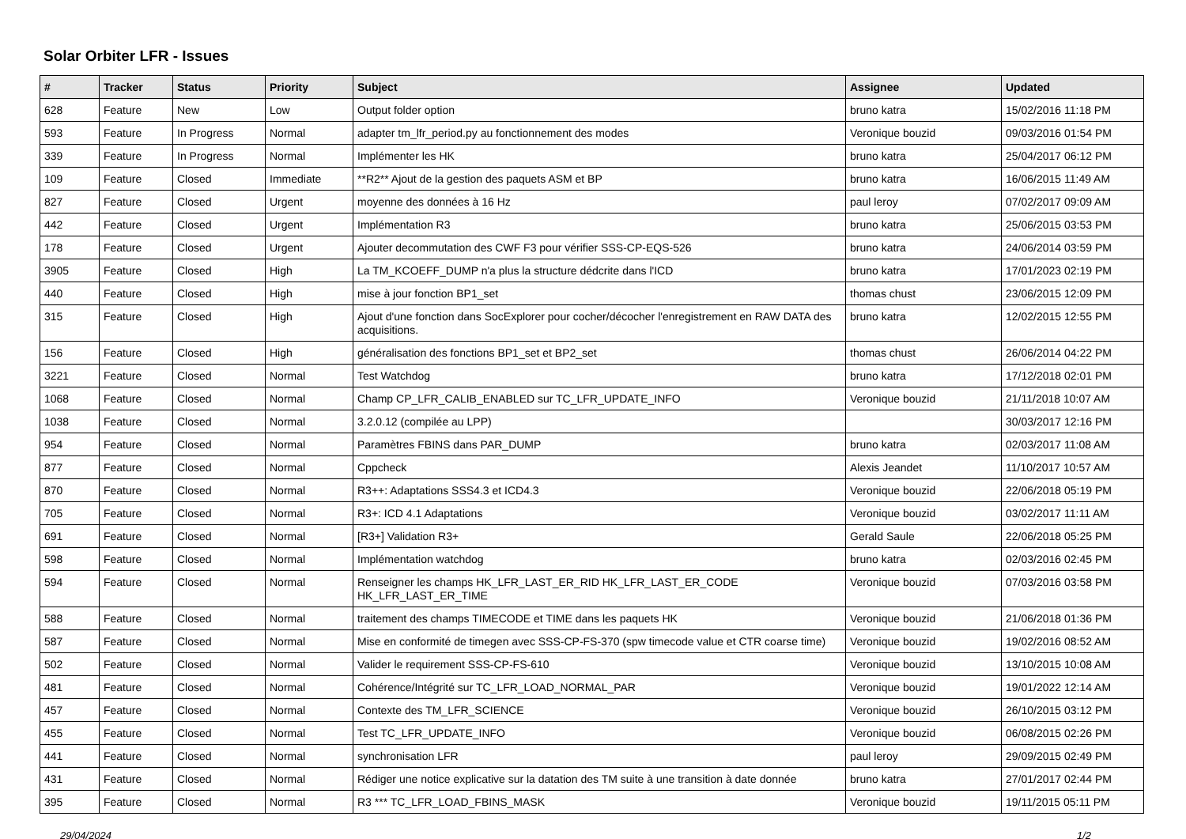Solar Orbiter LFR - Issues
| # | Tracker | Status | Priority | Subject | Assignee | Updated |
| --- | --- | --- | --- | --- | --- | --- |
| 628 | Feature | New | Low | Output folder option | bruno katra | 15/02/2016 11:18 PM |
| 593 | Feature | In Progress | Normal | adapter tm_lfr_period.py au fonctionnement des modes | Veronique bouzid | 09/03/2016 01:54 PM |
| 339 | Feature | In Progress | Normal | Implémenter les HK | bruno katra | 25/04/2017 06:12 PM |
| 109 | Feature | Closed | Immediate | **R2** Ajout de la gestion des paquets ASM et BP | bruno katra | 16/06/2015 11:49 AM |
| 827 | Feature | Closed | Urgent | moyenne des données à 16 Hz | paul leroy | 07/02/2017 09:09 AM |
| 442 | Feature | Closed | Urgent | Implémentation R3 | bruno katra | 25/06/2015 03:53 PM |
| 178 | Feature | Closed | Urgent | Ajouter decommutation des CWF F3 pour vérifier SSS-CP-EQS-526 | bruno katra | 24/06/2014 03:59 PM |
| 3905 | Feature | Closed | High | La TM_KCOEFF_DUMP n'a plus la structure dédcrite dans l'ICD | bruno katra | 17/01/2023 02:19 PM |
| 440 | Feature | Closed | High | mise à jour fonction BP1_set | thomas chust | 23/06/2015 12:09 PM |
| 315 | Feature | Closed | High | Ajout d'une fonction dans SocExplorer pour cocher/décocher l'enregistrement en RAW DATA des acquisitions. | bruno katra | 12/02/2015 12:55 PM |
| 156 | Feature | Closed | High | généralisation des fonctions BP1_set et BP2_set | thomas chust | 26/06/2014 04:22 PM |
| 3221 | Feature | Closed | Normal | Test Watchdog | bruno katra | 17/12/2018 02:01 PM |
| 1068 | Feature | Closed | Normal | Champ CP_LFR_CALIB_ENABLED sur TC_LFR_UPDATE_INFO | Veronique bouzid | 21/11/2018 10:07 AM |
| 1038 | Feature | Closed | Normal | 3.2.0.12 (compilée au LPP) | | 30/03/2017 12:16 PM |
| 954 | Feature | Closed | Normal | Paramètres FBINS dans PAR_DUMP | bruno katra | 02/03/2017 11:08 AM |
| 877 | Feature | Closed | Normal | Cppcheck | Alexis Jeandet | 11/10/2017 10:57 AM |
| 870 | Feature | Closed | Normal | R3++: Adaptations SSS4.3 et ICD4.3 | Veronique bouzid | 22/06/2018 05:19 PM |
| 705 | Feature | Closed | Normal | R3+: ICD 4.1 Adaptations | Veronique bouzid | 03/02/2017 11:11 AM |
| 691 | Feature | Closed | Normal | [R3+] Validation R3+ | Gerald Saule | 22/06/2018 05:25 PM |
| 598 | Feature | Closed | Normal | Implémentation watchdog | bruno katra | 02/03/2016 02:45 PM |
| 594 | Feature | Closed | Normal | Renseigner les champs HK_LFR_LAST_ER_RID HK_LFR_LAST_ER_CODE HK_LFR_LAST_ER_TIME | Veronique bouzid | 07/03/2016 03:58 PM |
| 588 | Feature | Closed | Normal | traitement des champs TIMECODE et TIME dans les paquets HK | Veronique bouzid | 21/06/2018 01:36 PM |
| 587 | Feature | Closed | Normal | Mise en conformité de timegen avec SSS-CP-FS-370 (spw timecode value et CTR coarse time) | Veronique bouzid | 19/02/2016 08:52 AM |
| 502 | Feature | Closed | Normal | Valider le requirement SSS-CP-FS-610 | Veronique bouzid | 13/10/2015 10:08 AM |
| 481 | Feature | Closed | Normal | Cohérence/Intégrité sur TC_LFR_LOAD_NORMAL_PAR | Veronique bouzid | 19/01/2022 12:14 AM |
| 457 | Feature | Closed | Normal | Contexte des TM_LFR_SCIENCE | Veronique bouzid | 26/10/2015 03:12 PM |
| 455 | Feature | Closed | Normal | Test TC_LFR_UPDATE_INFO | Veronique bouzid | 06/08/2015 02:26 PM |
| 441 | Feature | Closed | Normal | synchronisation LFR | paul leroy | 29/09/2015 02:49 PM |
| 431 | Feature | Closed | Normal | Rédiger une notice explicative sur la datation des TM suite à une transition à date donnée | bruno katra | 27/01/2017 02:44 PM |
| 395 | Feature | Closed | Normal | R3 *** TC_LFR_LOAD_FBINS_MASK | Veronique bouzid | 19/11/2015 05:11 PM |
29/04/2024 1/2